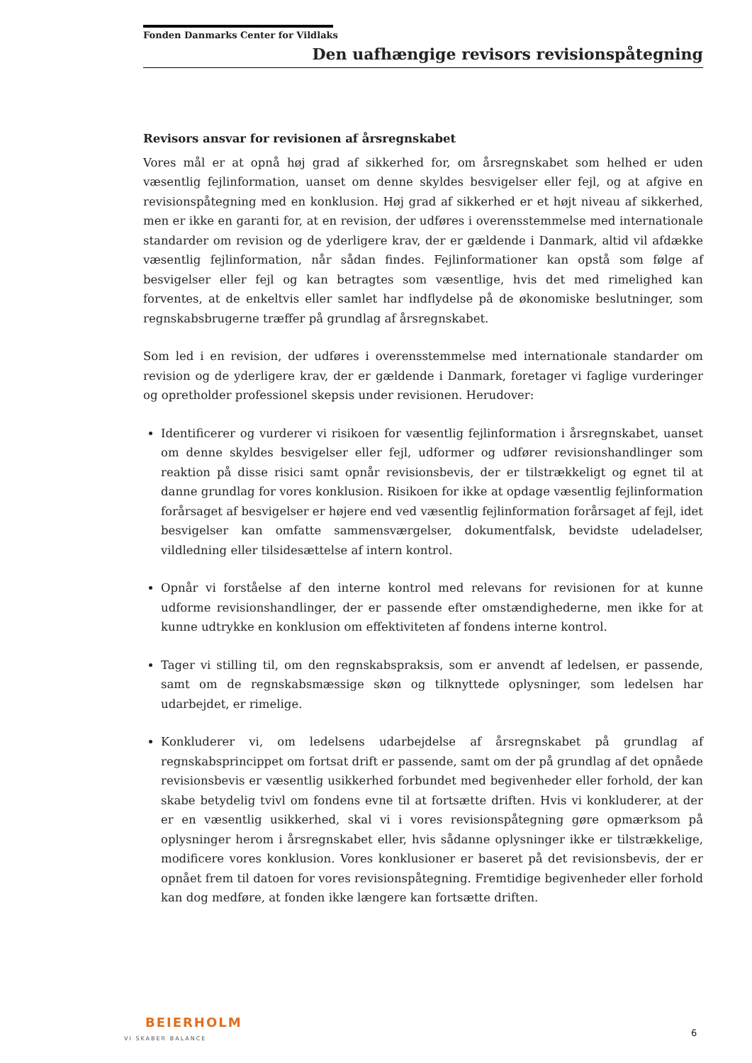Fonden Danmarks Center for Vildlaks
Den uafhængige revisors revisionspåtegning
Revisors ansvar for revisionen af årsregnskabet
Vores mål er at opnå høj grad af sikkerhed for, om årsregnskabet som helhed er uden væsentlig fejlinformation, uanset om denne skyldes besvigelser eller fejl, og at afgive en revisionspåtegning med en konklusion. Høj grad af sikkerhed er et højt niveau af sikkerhed, men er ikke en garanti for, at en revision, der udføres i overensstemmelse med internationale standarder om revision og de yderligere krav, der er gældende i Danmark, altid vil afdække væsentlig fejlinformation, når sådan findes. Fejlinformationer kan opstå som følge af besvigelser eller fejl og kan betragtes som væsentlige, hvis det med rimelighed kan forventes, at de enkeltvis eller samlet har indflydelse på de økonomiske beslutninger, som regnskabsbrugerne træffer på grundlag af årsregnskabet.
Som led i en revision, der udføres i overensstemmelse med internationale standarder om revision og de yderligere krav, der er gældende i Danmark, foretager vi faglige vurderinger og opretholder professionel skepsis under revisionen. Herudover:
Identificerer og vurderer vi risikoen for væsentlig fejlinformation i årsregnskabet, uanset om denne skyldes besvigelser eller fejl, udformer og udfører revisionshandlinger som reaktion på disse risici samt opnår revisionsbevis, der er tilstrækkeligt og egnet til at danne grundlag for vores konklusion. Risikoen for ikke at opdage væsentlig fejlinformation forårsaget af besvigelser er højere end ved væsentlig fejlinformation forårsaget af fejl, idet besvigelser kan omfatte sammensværgelser, dokumentfalsk, bevidste udeladelser, vildledning eller tilsidesættelse af intern kontrol.
Opnår vi forståelse af den interne kontrol med relevans for revisionen for at kunne udforme revisionshandlinger, der er passende efter omstændighederne, men ikke for at kunne udtrykke en konklusion om effektiviteten af fondens interne kontrol.
Tager vi stilling til, om den regnskabspraksis, som er anvendt af ledelsen, er passende, samt om de regnskabsmæssige skøn og tilknyttede oplysninger, som ledelsen har udarbejdet, er rimelige.
Konkluderer vi, om ledelsens udarbejdelse af årsregnskabet på grundlag af regnskabsprincippet om fortsat drift er passende, samt om der på grundlag af det opnåede revisionsbevis er væsentlig usikkerhed forbundet med begivenheder eller forhold, der kan skabe betydelig tvivl om fondens evne til at fortsætte driften. Hvis vi konkluderer, at der er en væsentlig usikkerhed, skal vi i vores revisionspåtegning gøre opmærksom på oplysninger herom i årsregnskabet eller, hvis sådanne oplysninger ikke er tilstrækkelige, modificere vores konklusion. Vores konklusioner er baseret på det revisionsbevis, der er opnået frem til datoen for vores revisionspåtegning. Fremtidige begivenheder eller forhold kan dog medføre, at fonden ikke længere kan fortsætte driften.
BEIERHOLM
VI SKABER BALANCE
6